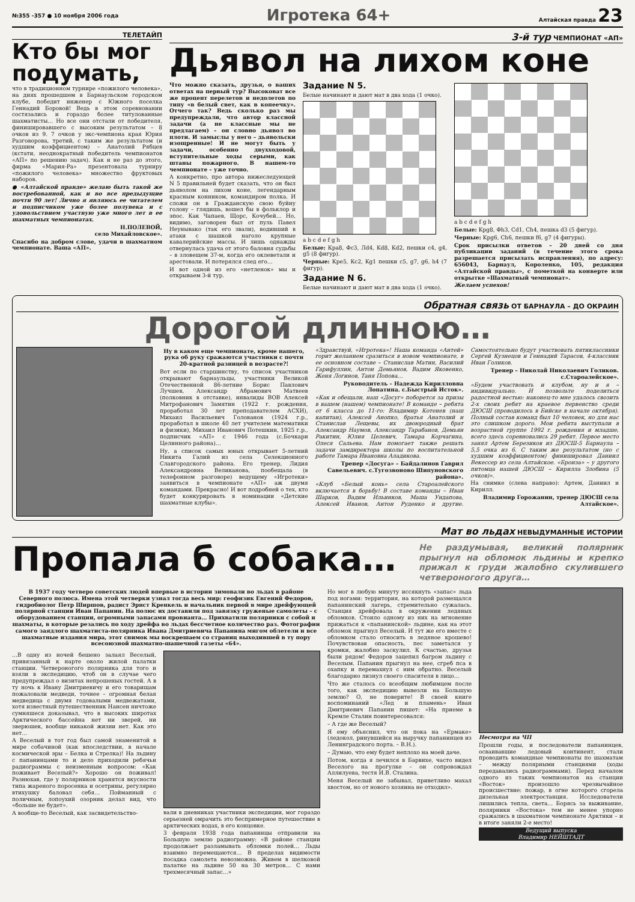№355 -357 ● 10 ноября 2006 года Игротека 64+ Алтайская правда 23
ТЕЛЕТАЙП
Кто бы мог подумать,
что в традиционном турнире «пожилого человека», на днях прошедшем в Барнаульском городском клубе, победит инженер с Южного поселка Геннадий Боровой! Ведь в этом соревновании состязались и гораздо более титулованные шахматисты… Но все они отстали от победителя, финишировавшего с высоким результатом – 8 очков из 9. 7 очков у экс-чемпиона края Юрия Разговорова, третий, с таким же результатом (и худшим коэффициентом) – Анатолий Рябцев (кстати, неоднократный победитель чемпионатов «АП» по решению задач). Как и не раз до этого, фирма «Мария-Ра» презентовала турниру «пожилого человека» множество фруктовых наборов.
● «Алтайской правде» желаю быть такой же востребованной, как и во все предыдущие почти 90 лет! Лично я являюсь ее читателем и подписчиком уже более полувека и с удовольствием участвую уже много лет в ее шахматных чемпионатах.
Н.ПОЛЕВОЙ,
село Михайловское».
Спасибо на добром слове, удачи в шахматном чемпионате. Ваша «АП».
3-й тур ЧЕМПИОНАТ «АП»
Дьявол на лихом коне
Что можно сказать, друзья, о ваших ответах на первый тур? Высоковат все же процент перелетов и недолетов по типу «в белый свет, как в копеечку». Отчего так? Ведь сколько раз мы предупреждали, что автор классной задачи (а не классные мы не предлагаем) – он словно дьявол во плоти. И замыслы у него – дьявольски изощренные! И не могут быть у задачи, особенно двухходовой, вступительные ходы серыми, как штаны пожарного. В нашем-то чемпионате – уже точно.
А конкретно, про автора нижеследующей N 5 правильней будет сказать, что он был дьяволом на лихом коне, легендарным красным конником, командиром полка. И сложи он в Гражданскую свою буйну голову – глядишь, вошел бы в фольклор и эпос. Как Чапаев, Щорс, Кочубей… Но, видимо, заговорен был от пуль Павел Неунывако (так его звали), водивший в атаки с шашкой наголо крупные кавалерийские массы. И лишь однажды отвернулась удача от этого баловня судьбы – в зловещем 37-м, когда его оклеветали и арестовали. И потерялся след его…
И вот одной из его «нетленок» мы и открываем 3-й тур.
Задание N 5.
Белые начинают и дают мат в два хода (1 очко).
a b c d e f g h
Белые: Кра8, Фс3, Лd4, Kd8, Kd2, пешки c4, g4, g5 (8 фигур).
Черные: Кре5, Кс2, Kg1 пешки с5, g7, g6, h4 (7 фигур).
Задание N 6.
Белые начинают и дают мат в два хода (1 очко).
a b c d e f g h
Белые: Kpg8, Фh3, Cd1, Ch4, пешка d3 (5 фигур).
Черные: Kpg6, Ch6, пешки f6, g7 (4 фигуры).
Срок присылки ответов – 20 дней со дня публикации заданий (в течение этого срока разрешается присылать исправления), по адресу: 656043, Барнаул, Короленко, 105, редакция «Алтайской правды», с пометкой на конверте или открытке «Шахматный чемпионат».
Желаем успехов!
Обратная связь ОТ БАРНАУЛА – ДО ОКРАИН
Дорогой длинною…
Ну в каком еще чемпионате, кроме нашего, рука об руку сражаются участники с почти 20-кратной разницей в возрасте?!
Вот если по старшинству, то список участников открывают барнаульцы, участники Великой Отечественной 86-летние Борис Павлович Лучшев, Александр Абрамович Матвеев (полковник в отставке), инвалиды ВОВ Алексей Митрофанович Замятин (1922 г. рождения, проработал 30 лет преподавателем АСХИ), Михаил Васильевич Голованов (1924 г.р., проработал в школе 40 лет учителем математики и физики), Михаил Иванович Потешкин, 1925 г.р., подписчик «АП» с 1946 года (с.Бочкари Целинного района)…
Ну, а список самых юных открывает 5-летний Никита Галий из села Селекционного Славгородского района. Его тренер, Лидия Александровна Великанова, пообещала (в телефонном разговоре) ведущему «Игротеки» заявиться в чемпионате «АП» аж двумя командами. Прекрасно! И вот подробней о тех, кто будет конкурировать в номинации «Детские шахматные клубы».
«Здравствуй, «Игротека»! Наша команда «Антей» горит желанием сразиться в новом чемпионате, в ее основном составе – Станислав Матин, Василий Гарифуллин, Антон Демьянов, Вадим Яковенко, Женя Логинов, Таня Попова…
Руководитель – Надежда Кирилловна Лопатина. с.Быстрый Исток».
«Как и обещали, наш «Досуг» поборется за призы в вашем (нашем) чемпионате! В команде – ребята от 6 класса до 11-го: Владимир Котенев (наш капитан), Алексей Анопко, братья Анатолий и Станислав Лещевы, их двоюродный брат Александр Наумов, Александр Тарабанов, Демьян Ракитин, Юлия Целевич, Тамара Корчагина, Олеся Сальева. Нам помогает также решать задачи замдиректора школы по воспитательной работе Тамара Ивановна Аладикова.
Тренер «Досуга» – Байдалинов Гаврил Савельевич. с.Тугозвоново Шипуновского района».
«Клуб «Белый конь» села Староалейского включается в борьбу! В составе команды – Иван Шарков, Вадим Ильинков, Маша Ундапова, Алексей Иванов, Антон Руденко и другие. Самостоятельно будут участвовать пятиклассники Сергей Кузнецов и Геннадий Тарасов, 4-классник Иван Голиков.
Тренер – Николай Николаевич Голиков. с.Староалейское».
«Будем участвовать и клубом, ну и я – индивидуально. И позвольте поделиться радостной вестью: наконец-то мне удалось свозить 2-х своих ребят на краевое первенство среди ДЮСШ (проводилось в Бийске в начале октября). Полный состав команд был 10 человек, но для нас это слишком дорого. Мои ребята выступали в возрастной группе 1992 г. рождения и младше, всего здесь соревновались 29 ребят. Первое место занял Артем Березиков из ДЮСШ-5 Барнаула – 5,5 очка из 6. С таким же результатом (но с худшим коэффициентом) финишировал Даниил Векессер из села Алтайское. «Бронза» – у другого питомца нашей ДЮСШ – Кирилла Злобина (5 очков)».
На снимке (слева направо): Артем, Даниил и Кирилл.
Владимир Горожанин, тренер ДЮСШ села Алтайское».
Мат во льдах НЕВЫДУМАННЫЕ ИСТОРИИ
Пропала б собака…
Не раздумывая, великий полярник прыгнул на обломок льдины и крепко прижал к груди жалобно скулившего четвероногого друга…
В 1937 году четверо советских людей впервые в истории зимовали во льдах в районе Северного полюса. Имена этой четверки узнал тогда весь мир: геофизик Евгений Федоров, гидробиолог Петр Ширшов, радист Эрнст Кренкель и начальник первой в мире дрейфующей полярной станции Иван Папанин. На полюс их доставили под завязку груженые самолеты – с оборудованием станции, огромными запасами провианта… Прихватили полярники с собой и шахматы, в которые резались по ходу дрейфа во льдах бессчетное количество раз. Фотографии самого заядлого шахматиста-полярника Ивана Дмитриевича Папанина мигом облетели и все шахматные издания мира, этот снимок мы воскрешаем со страниц выходившей в ту пору всесоюзной шахматно-шашечной газеты «64».
…В одну из ночей бешено залаял Веселый, привязанный к нарте около жилой палатки станции. Четвероногого полярника для того и взяли в экспедицию, чтоб он в случае чего предупреждал о визитах непрошеных гостей. А в ту ночь к Ивану Дмитриевичу и его товарищам пожаловали медведи, точнее – огромная белая медведица с двумя годовалыми медвежатами, хотя известный путешественник Нансен ничтоже сумняшеся доказывал, что в высоких широтах Арктического бассейна нет ни зверей, ни зверюшек, вообще никакой жизни нет. Как это нет…
А Веселый в тот год был самой знаменитой в мире собачиной (как впоследствии, в начале космической эры – Белка и Стрелка)! На льдину с папанинцами то и дело приходили ребячьи радиограммы с неизменным вопросом: «Как поживает Веселый?» Хорошо он поживал! Разнюхав, где у полярников хранятся вкусности типа жареного поросенка и осетрины, регулярно втихушку баловал себя… Пойманный с поличным, лопоухий озорник делал вид, что «больше не будет».
А вообще-то Веселый, как засвидетельство-
вали в дневниках участники экспедиции, мог гораздо серьезней омрачить это беспримерное путешествие в арктических водах, в его концовке.
3 февраля 1938 года папанинцы отправили на Большую землю радиограмму: «В районе станции продолжает разламывать обломки полей… Льды взаимно перемещаются… В пределах видимости посадка самолета невозможна. Живем в шелковой палатке на льдине 50 на 30 метров… С нами трехмесячный запас…»
Но мог в любую минуту иссякнуть «запас» льда под ногами: территория, на которой размещался папанинский лагерь, стремительно сужалась. Станция дрейфовала в окружении ледяных обломков. Стоило одному из них на мгновение прижаться к «папанинской» льдине, как на этот обломок прыгнул Веселый. И тут же его вместе с обломком стало относить в ледяное крошево! Почувствовав опасность, пес заметался у кромки, жалобно заскулил. К счастью, друзья были рядом! Федоров зацепил багром льдину с Веселым. Папанин прыгнул на нее, сгреб пса в охапку и перемахнул с ним обратно. Веселый благодарно лизнул своего спасителя в лицо…
Что же сталось со всеобщим любимцем после того, как экспедицию вывезли на Большую землю? О, не поверите! В своей книге воспоминаний «Лед и пламень» Иван Дмитриевич Папанин пишет: «На приеме в Кремле Сталин поинтересовался:
– А где же Веселый?
Я ему объяснил, что он пока на «Ермаке» (ледокол, ринувшийся на выручку папанинцев из Ленинградского порта. – В.Н.).
– Думаю, что ему будет неплохо на моей даче.
Потом, когда я лечился в Барвихе, часто видел Веселого на прогулке – он сопровождал Аллилуева, тестя И.В. Сталина.
Меня Веселый не забывал, приветливо махал хвостом, но от нового хозяина не отходил».
Несмотря на ЧП
Прошли годы, и последователи папанинцев, осваивавшие ледовый континент, стали проводить командные чемпионаты по шахматам – между полярными станциями (ходы передавались радиограммами). Перед началом одного из таких чемпионатов на станции «Восток» произошло чрезвычайное происшествие: пожар, в огне которого сгорела дизельная электростанция. Исследователи лишились тепла, света… Борясь за выживание, полярники «Востока» тем не менее упорно сражались в шахматном чемпионате Арктики – и в итоге заняли 2-е место!
Ведущий выпуска
Владимир НЕЙШТАДТ